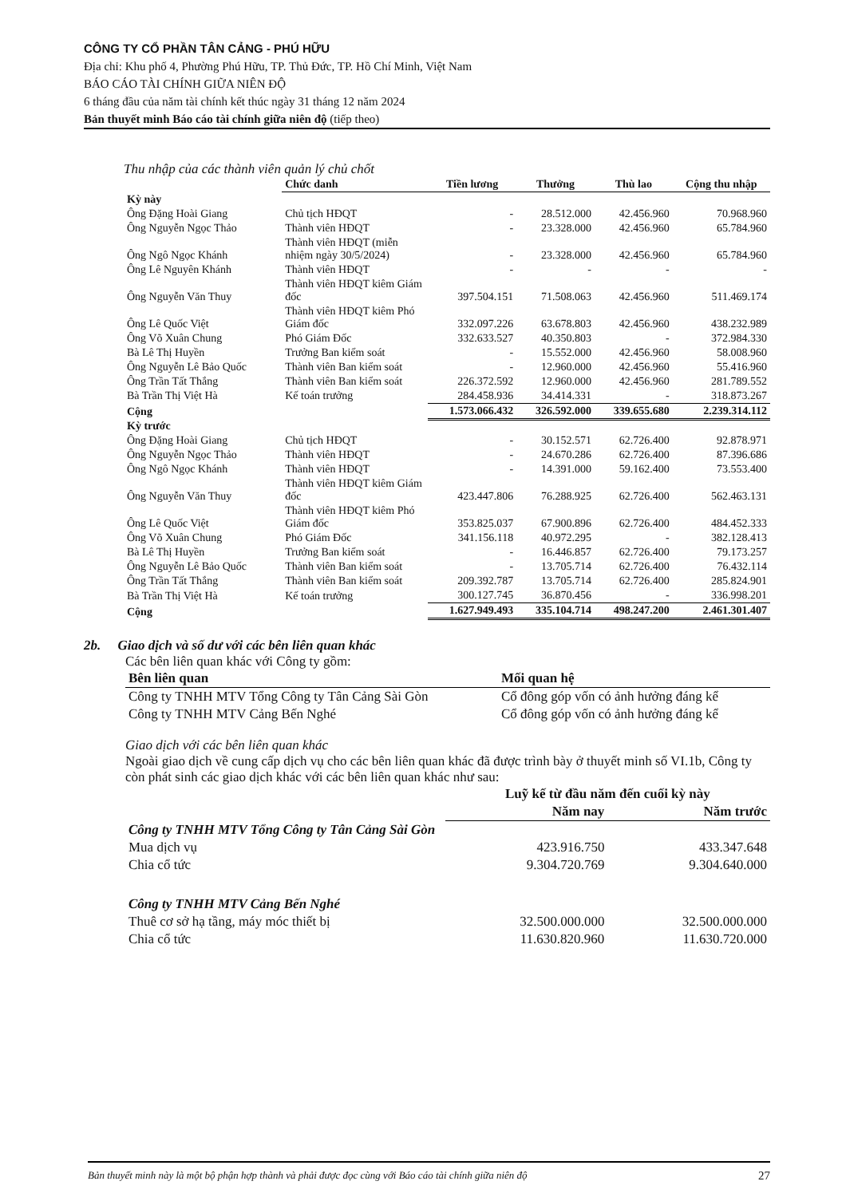CÔNG TY CỔ PHẦN TÂN CẢNG - PHÚ HỮU
Địa chỉ: Khu phố 4, Phường Phú Hữu, TP. Thủ Đức, TP. Hồ Chí Minh, Việt Nam
BÁO CÁO TÀI CHÍNH GIỮA NIÊN ĐỘ
6 tháng đầu của năm tài chính kết thúc ngày 31 tháng 12 năm 2024
Bản thuyết minh Báo cáo tài chính giữa niên độ (tiếp theo)
Thu nhập của các thành viên quản lý chủ chốt
| | Chức danh | Tiền lương | Thưởng | Thù lao | Cộng thu nhập |
| --- | --- | --- | --- | --- | --- |
| Kỳ này | | | | | |
| Ông Đặng Hoài Giang | Chủ tịch HĐQT | - | 28.512.000 | 42.456.960 | 70.968.960 |
| Ông Nguyễn Ngọc Thảo | Thành viên HĐQT | - | 23.328.000 | 42.456.960 | 65.784.960 |
| Ông Ngô Ngọc Khánh | Thành viên HĐQT (miễn nhiệm ngày 30/5/2024) | - | 23.328.000 | 42.456.960 | 65.784.960 |
| Ông Lê Nguyên Khánh | Thành viên HĐQT | - | - | - | - |
| Ông Nguyễn Văn Thuy | Thành viên HĐQT kiêm Giám đốc | 397.504.151 | 71.508.063 | 42.456.960 | 511.469.174 |
| Ông Lê Quốc Việt | Thành viên HĐQT kiêm Phó Giám đốc | 332.097.226 | 63.678.803 | 42.456.960 | 438.232.989 |
| Ông Võ Xuân Chung | Phó Giám Đốc | 332.633.527 | 40.350.803 | - | 372.984.330 |
| Bà Lê Thị Huyền | Trưởng Ban kiểm soát | - | 15.552.000 | 42.456.960 | 58.008.960 |
| Ông Nguyễn Lê Bảo Quốc | Thành viên Ban kiểm soát | - | 12.960.000 | 42.456.960 | 55.416.960 |
| Ông Trần Tất Thắng | Thành viên Ban kiểm soát | 226.372.592 | 12.960.000 | 42.456.960 | 281.789.552 |
| Bà Trần Thị Việt Hà | Kế toán trưởng | 284.458.936 | 34.414.331 | - | 318.873.267 |
| Cộng | | 1.573.066.432 | 326.592.000 | 339.655.680 | 2.239.314.112 |
| Kỳ trước | | | | | |
| Ông Đặng Hoài Giang | Chủ tịch HĐQT | - | 30.152.571 | 62.726.400 | 92.878.971 |
| Ông Nguyễn Ngọc Thảo | Thành viên HĐQT | - | 24.670.286 | 62.726.400 | 87.396.686 |
| Ông Ngô Ngọc Khánh | Thành viên HĐQT | - | 14.391.000 | 59.162.400 | 73.553.400 |
| Ông Nguyễn Văn Thuy | Thành viên HĐQT kiêm Giám đốc | 423.447.806 | 76.288.925 | 62.726.400 | 562.463.131 |
| Ông Lê Quốc Việt | Thành viên HĐQT kiêm Phó Giám đốc | 353.825.037 | 67.900.896 | 62.726.400 | 484.452.333 |
| Ông Võ Xuân Chung | Phó Giám Đốc | 341.156.118 | 40.972.295 | - | 382.128.413 |
| Bà Lê Thị Huyền | Trưởng Ban kiểm soát | - | 16.446.857 | 62.726.400 | 79.173.257 |
| Ông Nguyễn Lê Bảo Quốc | Thành viên Ban kiểm soát | - | 13.705.714 | 62.726.400 | 76.432.114 |
| Ông Trần Tất Thắng | Thành viên Ban kiểm soát | 209.392.787 | 13.705.714 | 62.726.400 | 285.824.901 |
| Bà Trần Thị Việt Hà | Kế toán trưởng | 300.127.745 | 36.870.456 | - | 336.998.201 |
| Cộng | | 1.627.949.493 | 335.104.714 | 498.247.200 | 2.461.301.407 |
2b. Giao dịch và số dư với các bên liên quan khác
Các bên liên quan khác với Công ty gồm:
| Bên liên quan | Mối quan hệ |
| --- | --- |
| Công ty TNHH MTV Tổng Công ty Tân Cảng Sài Gòn | Cổ đông góp vốn có ảnh hưởng đáng kể |
| Công ty TNHH MTV Cảng Bến Nghé | Cổ đông góp vốn có ảnh hưởng đáng kể |
Giao dịch với các bên liên quan khác
Ngoài giao dịch về cung cấp dịch vụ cho các bên liên quan khác đã được trình bày ở thuyết minh số VI.1b, Công ty còn phát sinh các giao dịch khác với các bên liên quan khác như sau:
| | Luỹ kế từ đầu năm đến cuối kỳ này | |
| --- | --- | --- |
| | Năm nay | Năm trước |
| Công ty TNHH MTV Tổng Công ty Tân Cảng Sài Gòn | | |
| Mua dịch vụ | 423.916.750 | 433.347.648 |
| Chia cổ tức | 9.304.720.769 | 9.304.640.000 |
| Công ty TNHH MTV Cảng Bến Nghé | | |
| Thuê cơ sở hạ tầng, máy móc thiết bị | 32.500.000.000 | 32.500.000.000 |
| Chia cổ tức | 11.630.820.960 | 11.630.720.000 |
Bản thuyết minh này là một bộ phận hợp thành và phải được đọc cùng với Báo cáo tài chính giữa niên độ 27